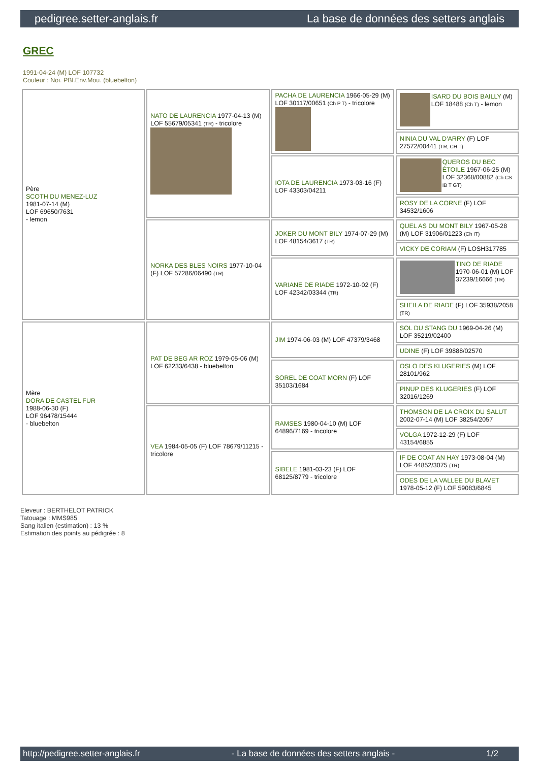pedigree.setter-anglais.fr La base de données des setters anglais
GREC
1991-04-24 (M) LOF 107732
Couleur : Noi. PBl.Env.Mou. (bluebelton)
| Père SCOTH DU MENEZ-LUZ 1981-07-14 (M) LOF 69650/7631 - lemon | NATO DE LAURENCIA 1977-04-13 (M) LOF 55679/05341 (TR) - tricolore | PACHA DE LAURENCIA 1966-05-29 (M) LOF 30117/00651 (Ch P T) - tricolore | ISARD DU BOIS BAILLY (M) LOF 18488 (Ch T) - lemon |
| | | | NINIA DU VAL D'ARRY (F) LOF 27572/00441 (TR, CH T) |
| | | IOTA DE LAURENCIA 1973-03-16 (F) LOF 43303/04211 | QUEROS DU BEC ÉTOILE 1967-06-25 (M) LOF 32368/00882 (Ch CS IB T GT) |
| | | | ROSY DE LA CORNE (F) LOF 34532/1606 |
| | NORKA DES BLES NOIRS 1977-10-04 (F) LOF 57286/06490 (TR) | JOKER DU MONT BILY 1974-07-29 (M) LOF 48154/3617 (TR) | QUEL AS DU MONT BILY 1967-05-28 (M) LOF 31906/01223 (Ch IT) |
| | | | VICKY DE CORIAM (F) LOSH317785 |
| | | VARIANE DE RIADE 1972-10-02 (F) LOF 42342/03344 (TR) | TINO DE RIADE 1970-06-01 (M) LOF 37239/16666 (TR) |
| | | | SHEILA DE RIADE (F) LOF 35938/2058 (TR) |
| Mère DORA DE CASTEL FUR 1988-06-30 (F) LOF 96478/15444 - bluebelton | PAT DE BEG AR ROZ 1979-05-06 (M) LOF 62233/6438 - bluebelton | JIM 1974-06-03 (M) LOF 47379/3468 | SOL DU STANG DU 1969-04-26 (M) LOF 35219/02400 |
| | | | UDINE (F) LOF 39888/02570 |
| | | SOREL DE COAT MORN (F) LOF 35103/1684 | OSLO DES KLUGERIES (M) LOF 28101/962 |
| | | | PINUP DES KLUGERIES (F) LOF 32016/1269 |
| | VEA 1984-05-05 (F) LOF 78679/11215 - tricolore | RAMSES 1980-04-10 (M) LOF 64896/7169 - tricolore | THOMSON DE LA CROIX DU SALUT 2002-07-14 (M) LOF 38254/2057 |
| | | | VOLGA 1972-12-29 (F) LOF 43154/6855 |
| | | SIBELE 1981-03-23 (F) LOF 68125/8779 - tricolore | IF DE COAT AN HAY 1973-08-04 (M) LOF 44852/3075 (TR) |
| | | | ODES DE LA VALLEE DU BLAVET 1978-05-12 (F) LOF 59083/6845 |
Eleveur : BERTHELOT PATRICK
Tatouage : MMS985
Sang italien (estimation) : 13 %
Estimation des points au pédigrée : 8
http://pedigree.setter-anglais.fr - La base de données des setters anglais - 1/2